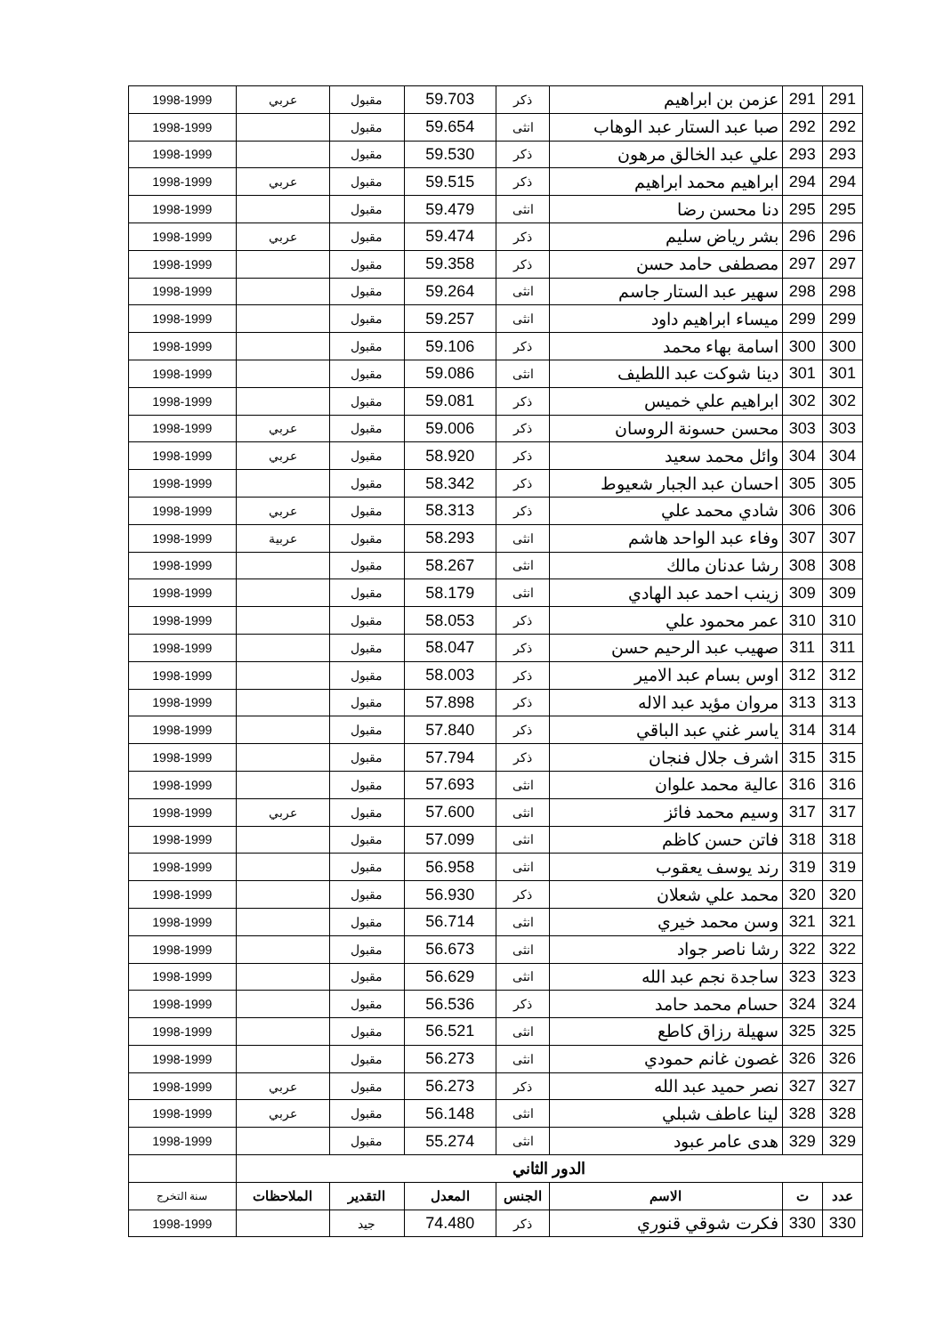| 291 | 291 | عزمن بن ابراهيم | ذكر | 59.703 | مقبول | عربي | 1998-1999 |
| 292 | 292 | صبا عبد الستار عبد الوهاب | انثى | 59.654 | مقبول | | 1998-1999 |
| 293 | 293 | علي عبد الخالق مرهون | ذكر | 59.530 | مقبول | | 1998-1999 |
| 294 | 294 | ابراهيم محمد ابراهيم | ذكر | 59.515 | مقبول | عربي | 1998-1999 |
| 295 | 295 | دنا محسن رضا | انثى | 59.479 | مقبول | | 1998-1999 |
| 296 | 296 | بشر رياض سليم | ذكر | 59.474 | مقبول | عربي | 1998-1999 |
| 297 | 297 | مصطفى حامد حسن | ذكر | 59.358 | مقبول | | 1998-1999 |
| 298 | 298 | سهير عبد الستار جاسم | انثى | 59.264 | مقبول | | 1998-1999 |
| 299 | 299 | ميساء ابراهيم داود | انثى | 59.257 | مقبول | | 1998-1999 |
| 300 | 300 | اسامة بهاء محمد | ذكر | 59.106 | مقبول | | 1998-1999 |
| 301 | 301 | دينا شوكت عبد اللطيف | انثى | 59.086 | مقبول | | 1998-1999 |
| 302 | 302 | ابراهيم علي خميس | ذكر | 59.081 | مقبول | | 1998-1999 |
| 303 | 303 | محسن حسونة الروسان | ذكر | 59.006 | مقبول | عربي | 1998-1999 |
| 304 | 304 | وائل محمد سعيد | ذكر | 58.920 | مقبول | عربي | 1998-1999 |
| 305 | 305 | احسان عبد الجبار شعيوط | ذكر | 58.342 | مقبول | | 1998-1999 |
| 306 | 306 | شادي محمد علي | ذكر | 58.313 | مقبول | عربي | 1998-1999 |
| 307 | 307 | وفاء عبد الواحد هاشم | انثى | 58.293 | مقبول | عربية | 1998-1999 |
| 308 | 308 | رشا عدنان مالك | انثى | 58.267 | مقبول | | 1998-1999 |
| 309 | 309 | زينب احمد عبد الهادي | انثى | 58.179 | مقبول | | 1998-1999 |
| 310 | 310 | عمر محمود علي | ذكر | 58.053 | مقبول | | 1998-1999 |
| 311 | 311 | صهيب عبد الرحيم حسن | ذكر | 58.047 | مقبول | | 1998-1999 |
| 312 | 312 | اوس بسام عبد الامير | ذكر | 58.003 | مقبول | | 1998-1999 |
| 313 | 313 | مروان مؤيد عبد الاله | ذكر | 57.898 | مقبول | | 1998-1999 |
| 314 | 314 | ياسر غني عبد الباقي | ذكر | 57.840 | مقبول | | 1998-1999 |
| 315 | 315 | اشرف جلال فنجان | ذكر | 57.794 | مقبول | | 1998-1999 |
| 316 | 316 | عالية محمد علوان | انثى | 57.693 | مقبول | | 1998-1999 |
| 317 | 317 | وسيم محمد فائز | انثى | 57.600 | مقبول | عربي | 1998-1999 |
| 318 | 318 | فاتن حسن كاظم | انثى | 57.099 | مقبول | | 1998-1999 |
| 319 | 319 | رند يوسف يعقوب | انثى | 56.958 | مقبول | | 1998-1999 |
| 320 | 320 | محمد علي شعلان | ذكر | 56.930 | مقبول | | 1998-1999 |
| 321 | 321 | وسن محمد خيري | انثى | 56.714 | مقبول | | 1998-1999 |
| 322 | 322 | رشا ناصر جواد | انثى | 56.673 | مقبول | | 1998-1999 |
| 323 | 323 | ساجدة نجم عبد الله | انثى | 56.629 | مقبول | | 1998-1999 |
| 324 | 324 | حسام محمد حامد | ذكر | 56.536 | مقبول | | 1998-1999 |
| 325 | 325 | سهيلة رزاق كاطع | انثى | 56.521 | مقبول | | 1998-1999 |
| 326 | 326 | غصون غانم حمودي | انثى | 56.273 | مقبول | | 1998-1999 |
| 327 | 327 | نصر حميد عبد الله | ذكر | 56.273 | مقبول | عربي | 1998-1999 |
| 328 | 328 | لينا عاطف شبلي | انثى | 56.148 | مقبول | عربي | 1998-1999 |
| 329 | 329 | هدى عامر عبود | انثى | 55.274 | مقبول | | 1998-1999 |
| الدور الثاني | | | | | | | |
| عدد | ت | الاسم | الجنس | المعدل | التقدير | الملاحظات | سنة التخرج |
| 330 | 330 | فكرت شوقي قنوري | ذكر | 74.480 | جيد | | 1998-1999 |